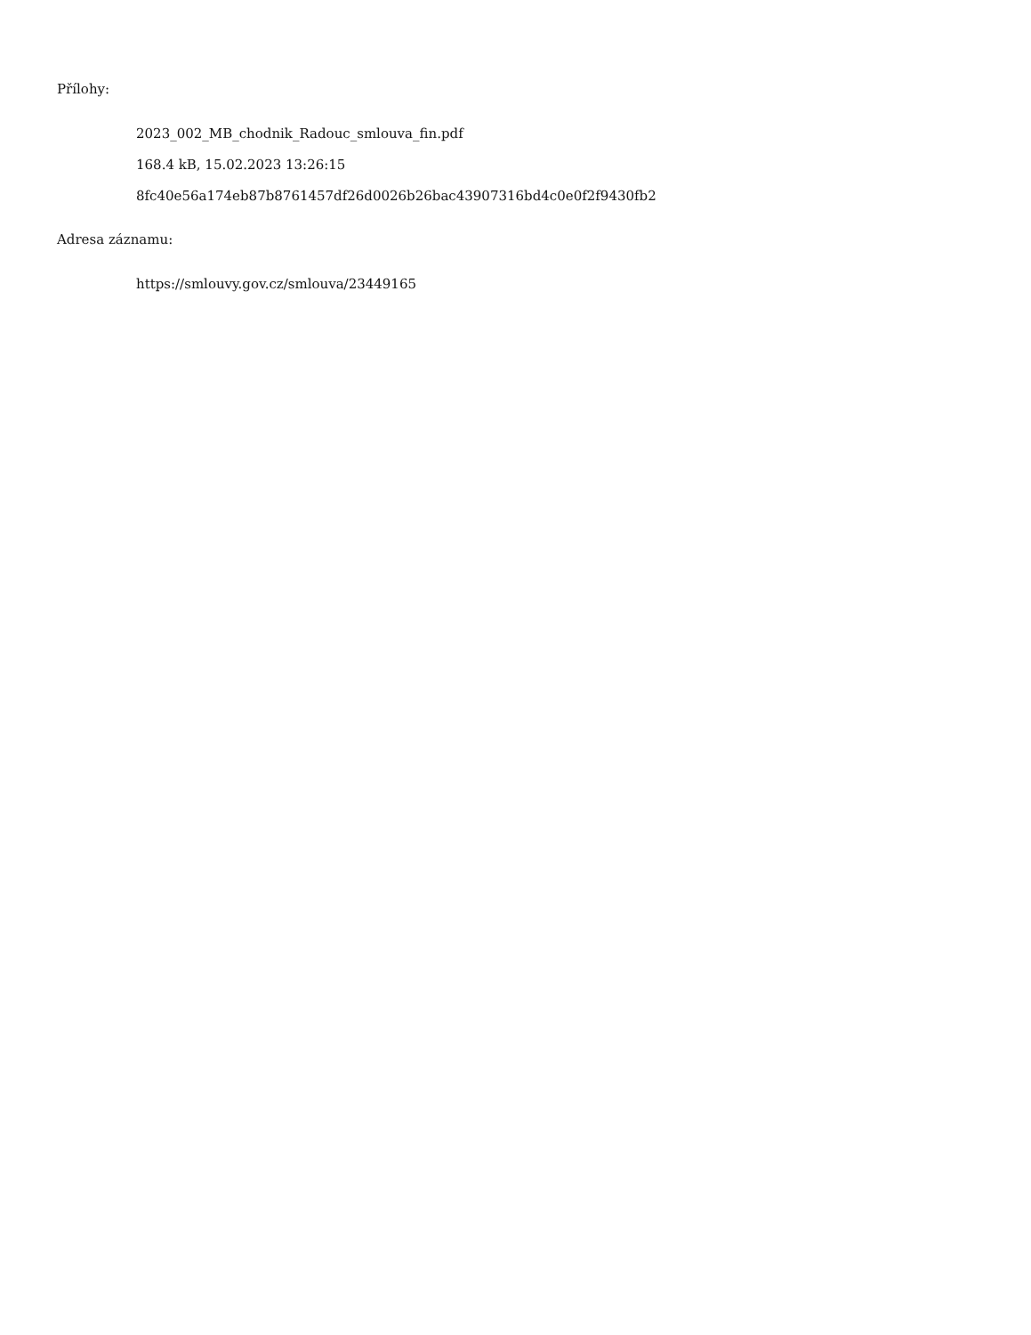Přílohy:
2023_002_MB_chodnik_Radouc_smlouva_fin.pdf
168.4 kB, 15.02.2023 13:26:15
8fc40e56a174eb87b8761457df26d0026b26bac43907316bd4c0e0f2f9430fb2
Adresa záznamu:
https://smlouvy.gov.cz/smlouva/23449165